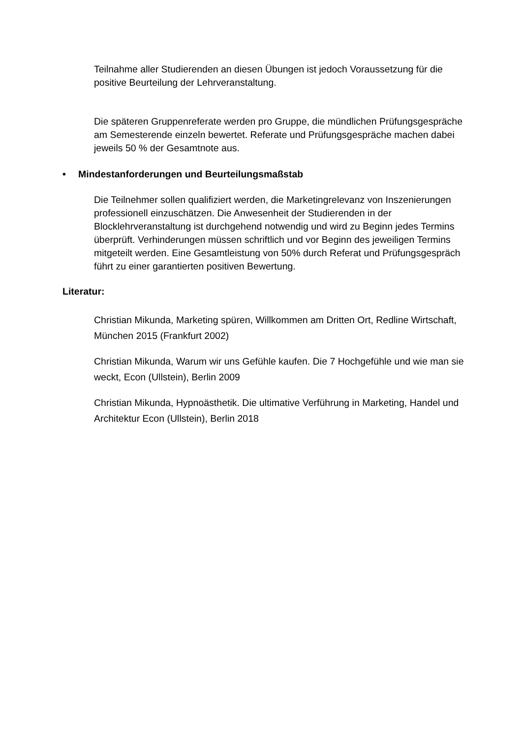Teilnahme aller Studierenden an diesen Übungen ist jedoch Voraussetzung für die positive Beurteilung der Lehrveranstaltung.
Die späteren Gruppenreferate werden pro Gruppe, die mündlichen Prüfungsgespräche am Semesterende einzeln bewertet. Referate und Prüfungsgespräche machen dabei jeweils 50 % der Gesamtnote aus.
• Mindestanforderungen und Beurteilungsmaßstab
Die Teilnehmer sollen qualifiziert werden, die Marketingrelevanz von Inszenierungen professionell einzuschätzen. Die Anwesenheit der Studierenden in der Blocklehrveranstaltung ist durchgehend notwendig und wird zu Beginn jedes Termins überprüft. Verhinderungen müssen schriftlich und vor Beginn des jeweiligen Termins mitgeteilt werden. Eine Gesamtleistung von 50% durch Referat und Prüfungsgespräch führt zu einer garantierten positiven Bewertung.
Literatur:
Christian Mikunda, Marketing spüren, Willkommen am Dritten Ort, Redline Wirtschaft, München 2015 (Frankfurt 2002)
Christian Mikunda, Warum wir uns Gefühle kaufen. Die 7 Hochgefühle und wie man sie weckt, Econ (Ullstein), Berlin 2009
Christian Mikunda, Hypnoästhetik. Die ultimative Verführung in Marketing, Handel und Architektur Econ (Ullstein), Berlin 2018